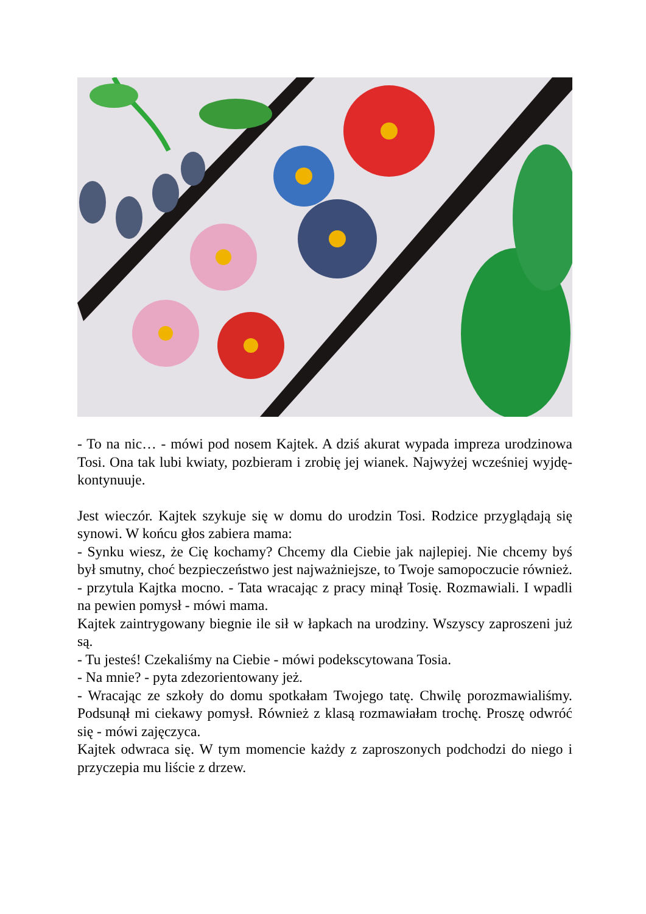- To na nic… - mówi pod nosem Kajtek. A dziś akurat wypada impreza urodzinowa Tosi. Ona tak lubi kwiaty, pozbieram i zrobię jej wianek. Najwyżej wcześniej wyjdę- kontynuuje.
Jest wieczór. Kajtek szykuje się w domu do urodzin Tosi. Rodzice przyglądają się synowi. W końcu głos zabiera mama:
- Synku wiesz, że Cię kochamy? Chcemy dla Ciebie jak najlepiej. Nie chcemy byś był smutny, choć bezpieczeństwo jest najważniejsze, to Twoje samopoczucie również. - przytula Kajtka mocno. - Tata wracając z pracy minął Tosię. Rozmawiali. I wpadli na pewien pomysł - mówi mama.
Kajtek zaintrygowany biegnie ile sił w łapkach na urodziny. Wszyscy zaproszeni już są.
- Tu jesteś! Czekaliśmy na Ciebie - mówi podekscytowana Tosia.
- Na mnie? - pyta zdezorientowany jeż.
- Wracając ze szkoły do domu spotkałam Twojego tatę. Chwilę porozmawialiśmy. Podsunął mi ciekawy pomysł. Również z klasą rozmawiałam trochę. Proszę odwróć się - mówi zajęczyca.
Kajtek odwraca się. W tym momencie każdy z zaproszonych podchodzi do niego i przyczepia mu liście z drzew.